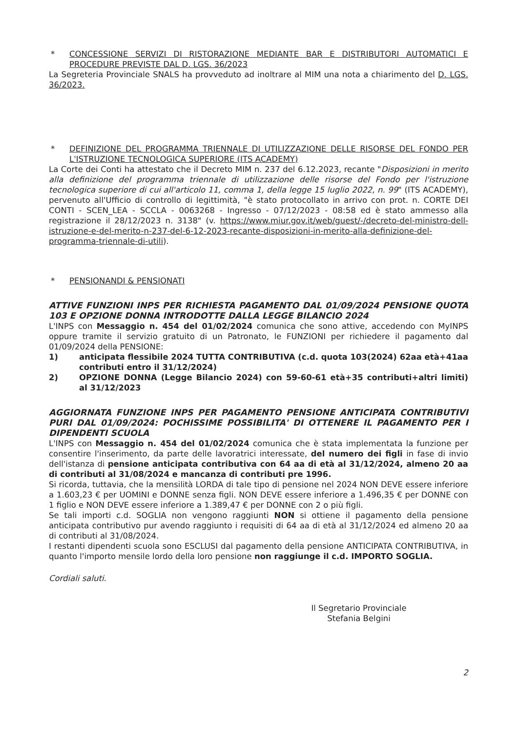* CONCESSIONE SERVIZI DI RISTORAZIONE MEDIANTE BAR E DISTRIBUTORI AUTOMATICI E PROCEDURE PREVISTE DAL D. LGS. 36/2023
La Segreteria Provinciale SNALS ha provveduto ad inoltrare al MIM una nota a chiarimento del D. LGS. 36/2023.
* DEFINIZIONE DEL PROGRAMMA TRIENNALE DI UTILIZZAZIONE DELLE RISORSE DEL FONDO PER L'ISTRUZIONE TECNOLOGICA SUPERIORE (ITS ACADEMY)
La Corte dei Conti ha attestato che il Decreto MIM n. 237 del 6.12.2023, recante "Disposizioni in merito alla definizione del programma triennale di utilizzazione delle risorse del Fondo per l'istruzione tecnologica superiore di cui all'articolo 11, comma 1, della legge 15 luglio 2022, n. 99" (ITS ACADEMY), pervenuto all'Ufficio di controllo di legittimità, "è stato protocollato in arrivo con prot. n. CORTE DEI CONTI - SCEN_LEA - SCCLA - 0063268 - Ingresso - 07/12/2023 - 08:58 ed è stato ammesso alla registrazione il 28/12/2023 n. 3138" (v. https://www.miur.gov.it/web/guest/-/decreto-del-ministro-dell-istruzione-e-del-merito-n-237-del-6-12-2023-recante-disposizioni-in-merito-alla-definizione-del-programma-triennale-di-utili).
* PENSIONANDI & PENSIONATI
ATTIVE FUNZIONI INPS PER RICHIESTA PAGAMENTO DAL 01/09/2024 PENSIONE QUOTA 103 E OPZIONE DONNA INTRODOTTE DALLA LEGGE BILANCIO 2024
L'INPS con Messaggio n. 454 del 01/02/2024 comunica che sono attive, accedendo con MyINPS oppure tramite il servizio gratuito di un Patronato, le FUNZIONI per richiedere il pagamento dal 01/09/2024 della PENSIONE:
1) anticipata flessibile 2024 TUTTA CONTRIBUTIVA (c.d. quota 103(2024) 62aa età+41aa contributi entro il 31/12/2024)
2) OPZIONE DONNA (Legge Bilancio 2024) con 59-60-61 età+35 contributi+altri limiti) al 31/12/2023
AGGIORNATA FUNZIONE INPS PER PAGAMENTO PENSIONE ANTICIPATA CONTRIBUTIVI PURI DAL 01/09/2024: POCHISSIME POSSIBILITA' DI OTTENERE IL PAGAMENTO PER I DIPENDENTI SCUOLA
L'INPS con Messaggio n. 454 del 01/02/2024 comunica che è stata implementata la funzione per consentire l'inserimento, da parte delle lavoratrici interessate, del numero dei figli in fase di invio dell'istanza di pensione anticipata contributiva con 64 aa di età al 31/12/2024, almeno 20 aa di contributi al 31/08/2024 e mancanza di contributi pre 1996.
Si ricorda, tuttavia, che la mensilità LORDA di tale tipo di pensione nel 2024 NON DEVE essere inferiore a 1.603,23 € per UOMINI e DONNE senza figli. NON DEVE essere inferiore a 1.496,35 € per DONNE con 1 figlio e NON DEVE essere inferiore a 1.389,47 € per DONNE con 2 o più figli.
Se tali importi c.d. SOGLIA non vengono raggiunti NON si ottiene il pagamento della pensione anticipata contributivo pur avendo raggiunto i requisiti di 64 aa di età al 31/12/2024 ed almeno 20 aa di contributi al 31/08/2024.
I restanti dipendenti scuola sono ESCLUSI dal pagamento della pensione ANTICIPATA CONTRIBUTIVA, in quanto l'importo mensile lordo della loro pensione non raggiunge il c.d. IMPORTO SOGLIA.
Cordiali saluti.
Il Segretario Provinciale
Stefania Belgini
2